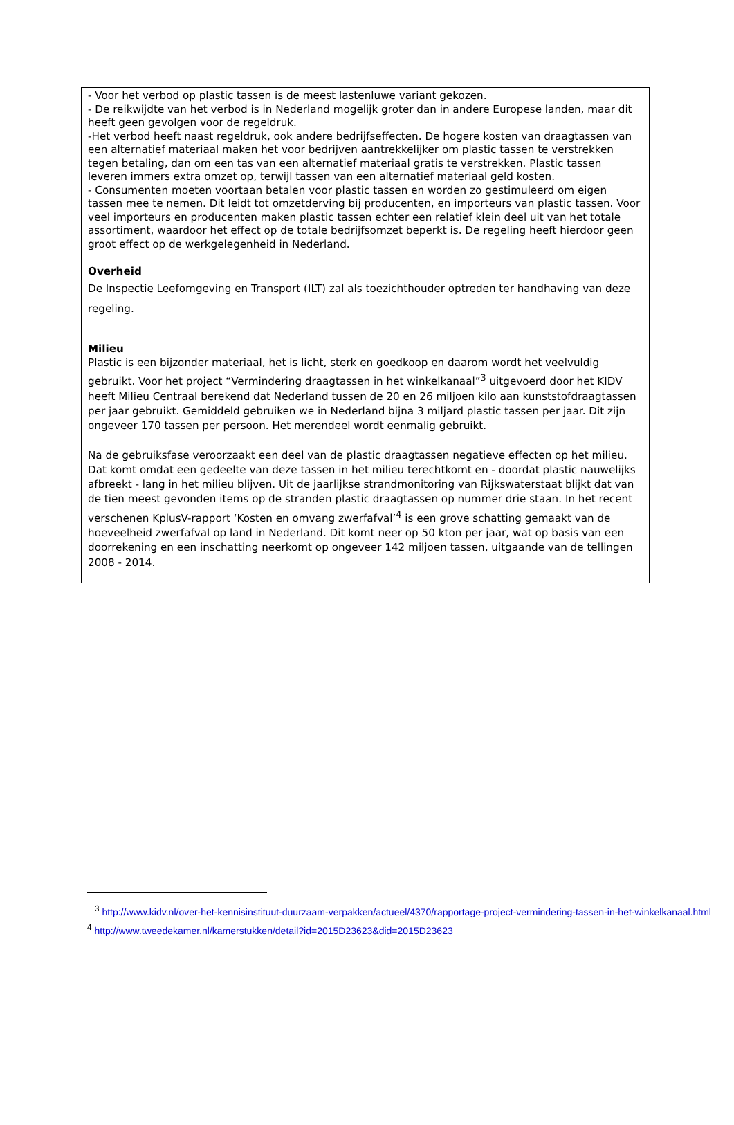- Voor het verbod op plastic tassen is de meest lastenluwe variant gekozen.
- De reikwijdte van het verbod is in Nederland mogelijk groter dan in andere Europese landen, maar dit heeft geen gevolgen voor de regeldruk.
-Het verbod heeft naast regeldruk, ook andere bedrijfseffecten. De hogere kosten van draagtassen van een alternatief materiaal maken het voor bedrijven aantrekkelijker om plastic tassen te verstrekken tegen betaling, dan om een tas van een alternatief materiaal gratis te verstrekken. Plastic tassen leveren immers extra omzet op, terwijl tassen van een alternatief materiaal geld kosten.
- Consumenten moeten voortaan betalen voor plastic tassen en worden zo gestimuleerd om eigen tassen mee te nemen. Dit leidt tot omzetderving bij producenten, en importeurs van plastic tassen. Voor veel importeurs en producenten maken plastic tassen echter een relatief klein deel uit van het totale assortiment, waardoor het effect op de totale bedrijfsomzet beperkt is. De regeling heeft hierdoor geen groot effect op de werkgelegenheid in Nederland.
Overheid
De Inspectie Leefomgeving en Transport (ILT) zal als toezichthouder optreden ter handhaving van deze regeling.
Milieu
Plastic is een bijzonder materiaal, het is licht, sterk en goedkoop en daarom wordt het veelvuldig gebruikt. Voor het project “Vermindering draagtassen in het winkelkanaal”<sup>3</sup> uitgevoerd door het KIDV heeft Milieu Centraal berekend dat Nederland tussen de 20 en 26 miljoen kilo aan kunststofdraagtassen per jaar gebruikt. Gemiddeld gebruiken we in Nederland bijna 3 miljard plastic tassen per jaar. Dit zijn ongeveer 170 tassen per persoon. Het merendeel wordt eenmalig gebruikt.
Na de gebruiksfase veroorzaakt een deel van de plastic draagtassen negatieve effecten op het milieu. Dat komt omdat een gedeelte van deze tassen in het milieu terechtkomt en - doordat plastic nauwelijks afbreekt - lang in het milieu blijven. Uit de jaarlijkse strandmonitoring van Rijkswaterstaat blijkt dat van de tien meest gevonden items op de stranden plastic draagtassen op nummer drie staan. In het recent verschenen KplusV-rapport ‘Kosten en omvang zwerfafval’<sup>4</sup> is een grove schatting gemaakt van de hoeveelheid zwerfafval op land in Nederland. Dit komt neer op 50 kton per jaar, wat op basis van een doorrekening en een inschatting neerkomt op ongeveer 142 miljoen tassen, uitgaande van de tellingen 2008 - 2014.
<sup>3</sup> http://www.kidv.nl/over-het-kennisinstituut-duurzaam-verpakken/actueel/4370/rapportage-project-vermindering-tassen-in-het-winkelkanaal.html
<sup>4</sup> http://www.tweedekamer.nl/kamerstukken/detail?id=2015D23623&did=2015D23623